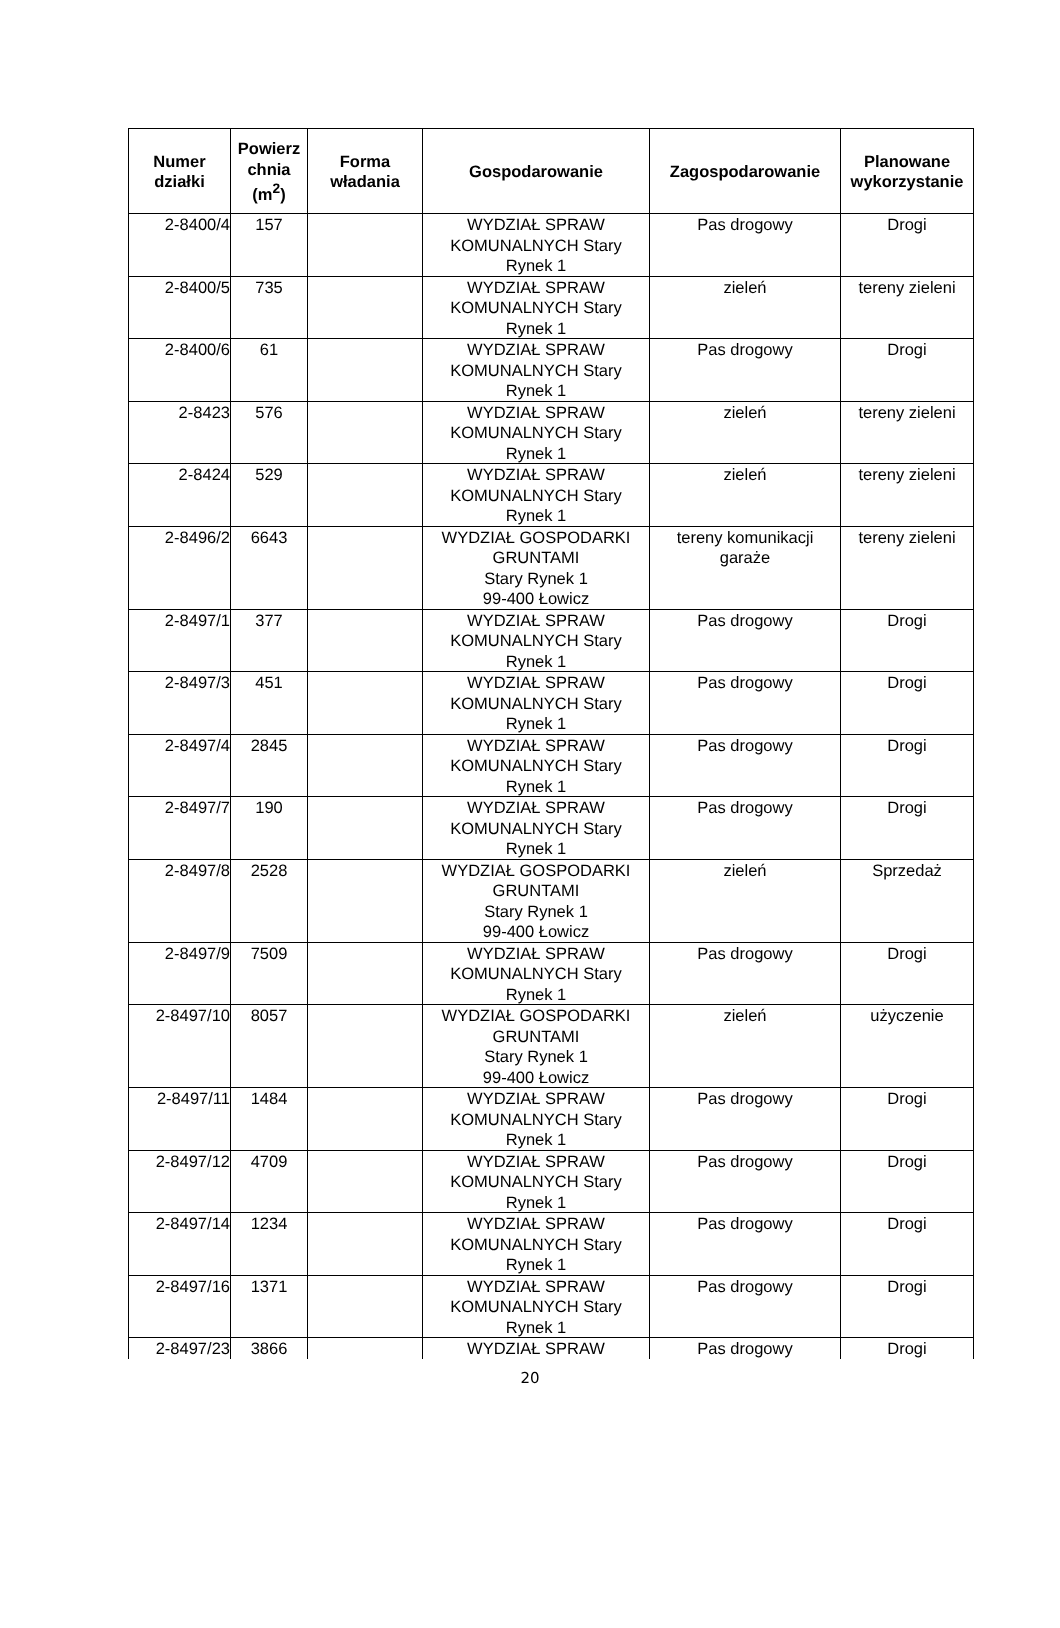| Numer działki | Powierz chnia (m<sup>2</sup>) | Forma władania | Gospodarowanie | Zagospodarowanie | Planowane wykorzystanie |
| --- | --- | --- | --- | --- | --- |
| 2-8400/4 | 157 | | WYDZIAŁ SPRAW KOMUNALNYCH Stary Rynek 1 | Pas drogowy | Drogi |
| 2-8400/5 | 735 | | WYDZIAŁ SPRAW KOMUNALNYCH Stary Rynek 1 | zieleń | tereny zieleni |
| 2-8400/6 | 61 | | WYDZIAŁ SPRAW KOMUNALNYCH Stary Rynek 1 | Pas drogowy | Drogi |
| 2-8423 | 576 | | WYDZIAŁ SPRAW KOMUNALNYCH Stary Rynek 1 | zieleń | tereny zieleni |
| 2-8424 | 529 | | WYDZIAŁ SPRAW KOMUNALNYCH Stary Rynek 1 | zieleń | tereny zieleni |
| 2-8496/2 | 6643 | | WYDZIAŁ GOSPODARKI GRUNTAMI Stary Rynek 1 99-400 Łowicz | tereny komunikacji garaże | tereny zieleni |
| 2-8497/1 | 377 | | WYDZIAŁ SPRAW KOMUNALNYCH Stary Rynek 1 | Pas drogowy | Drogi |
| 2-8497/3 | 451 | | WYDZIAŁ SPRAW KOMUNALNYCH Stary Rynek 1 | Pas drogowy | Drogi |
| 2-8497/4 | 2845 | | WYDZIAŁ SPRAW KOMUNALNYCH Stary Rynek 1 | Pas drogowy | Drogi |
| 2-8497/7 | 190 | | WYDZIAŁ SPRAW KOMUNALNYCH Stary Rynek 1 | Pas drogowy | Drogi |
| 2-8497/8 | 2528 | | WYDZIAŁ GOSPODARKI GRUNTAMI Stary Rynek 1 99-400 Łowicz | zieleń | Sprzedaż |
| 2-8497/9 | 7509 | | WYDZIAŁ SPRAW KOMUNALNYCH Stary Rynek 1 | Pas drogowy | Drogi |
| 2-8497/10 | 8057 | | WYDZIAŁ GOSPODARKI GRUNTAMI Stary Rynek 1 99-400 Łowicz | zieleń | użyczenie |
| 2-8497/11 | 1484 | | WYDZIAŁ SPRAW KOMUNALNYCH Stary Rynek 1 | Pas drogowy | Drogi |
| 2-8497/12 | 4709 | | WYDZIAŁ SPRAW KOMUNALNYCH Stary Rynek 1 | Pas drogowy | Drogi |
| 2-8497/14 | 1234 | | WYDZIAŁ SPRAW KOMUNALNYCH Stary Rynek 1 | Pas drogowy | Drogi |
| 2-8497/16 | 1371 | | WYDZIAŁ SPRAW KOMUNALNYCH Stary Rynek 1 | Pas drogowy | Drogi |
| 2-8497/23 | 3866 | | WYDZIAŁ SPRAW | Pas drogowy | Drogi |
20